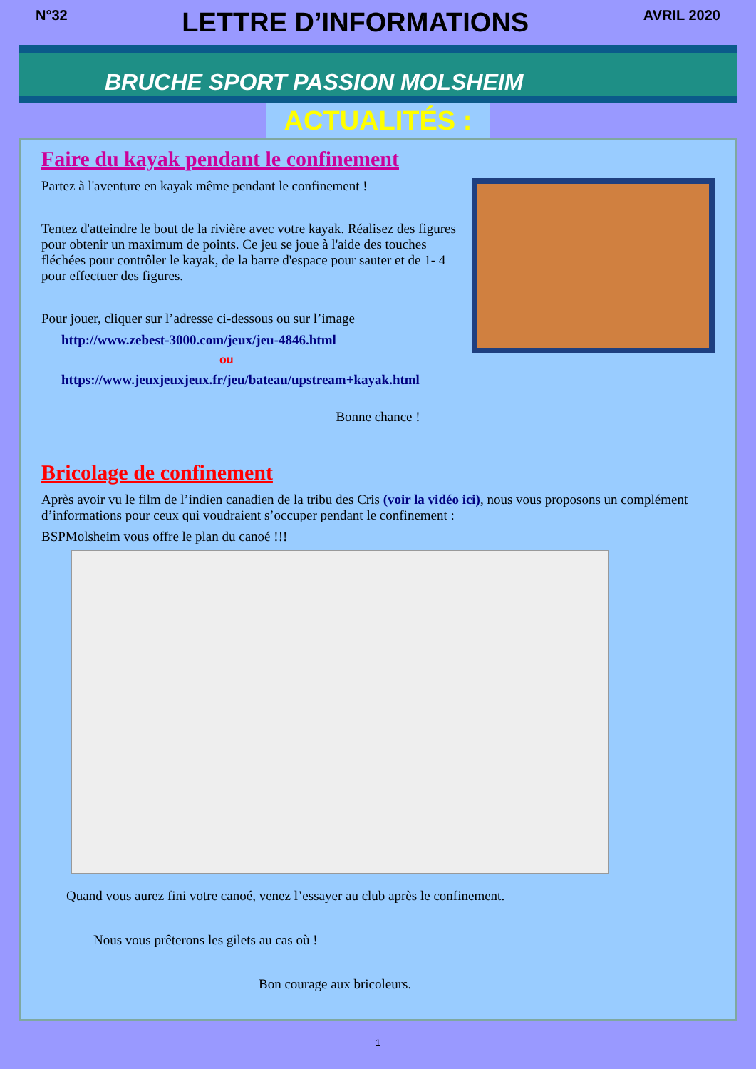N°32 LETTRE D’INFORMATIONS AVRIL 2020
BRUCHE SPORT PASSION MOLSHEIM
ACTUALITÉS :
Faire du kayak pendant le confinement
Partez à l'aventure en kayak même pendant le confinement !
Tentez d'atteindre le bout de la rivière avec votre kayak. Réalisez des figures pour obtenir un maximum de points. Ce jeu se joue à l'aide des touches fléchées pour contrôler le kayak, de la barre d'espace pour sauter et de 1- 4 pour effectuer des figures.
Pour jouer, cliquer sur l’adresse ci-dessous ou sur l’image
http://www.zebest-3000.com/jeux/jeu-4846.html
ou
https://www.jeuxjeuxjeux.fr/jeu/bateau/upstream+kayak.html
Bonne chance !
Bricolage de confinement
Après avoir vu le film de l’indien canadien de la tribu des Cris (voir la vidéo ici), nous vous proposons un complément d’informations pour ceux qui voudraient s’occuper pendant le confinement :
BSPMolsheim vous offre le plan du canoé !!!
Quand vous aurez fini votre canoé, venez l’essayer au club après le confinement.
Nous vous prêterons les gilets au cas où !
Bon courage aux bricoleurs.
1